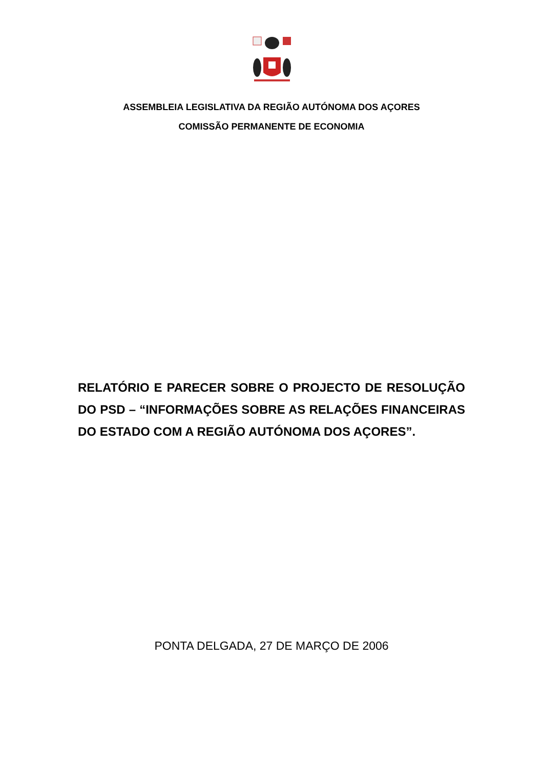ASSEMBLEIA LEGISLATIVA DA REGIÃO AUTÓNOMA DOS AÇORES
COMISSÃO PERMANENTE DE ECONOMIA
RELATÓRIO E PARECER SOBRE O PROJECTO DE RESOLUÇÃO DO PSD – “INFORMAÇÕES SOBRE AS RELAÇÕES FINANCEIRAS DO ESTADO COM A REGIÃO AUTÓNOMA DOS AÇORES”.
PONTA DELGADA, 27 DE MARÇO DE 2006